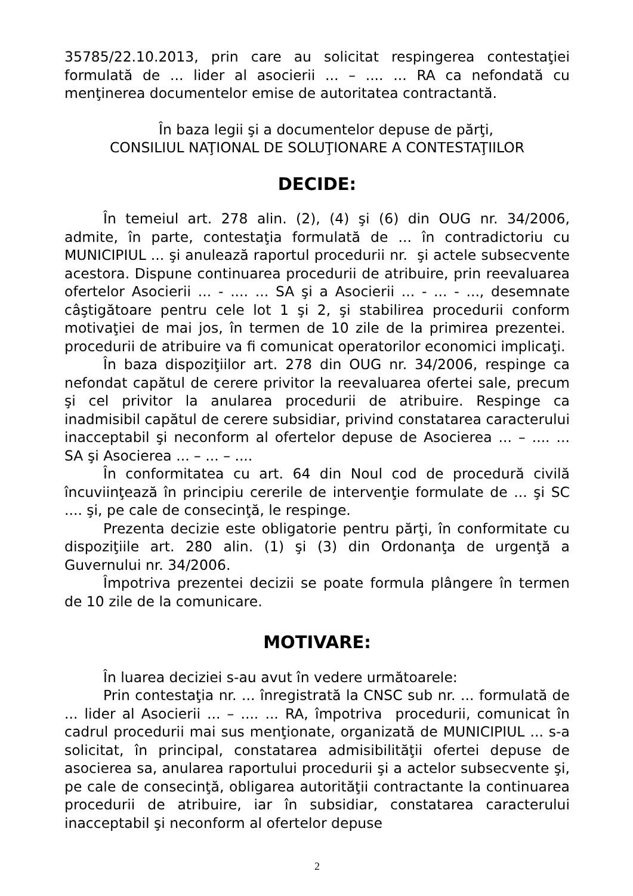35785/22.10.2013, prin care au solicitat respingerea contestaţiei formulată de ... lider al asocierii ... – .... ... RA ca nefondată cu menţinerea documentelor emise de autoritatea contractantă.
În baza legii şi a documentelor depuse de părţi,
CONSILIUL NAŢIONAL DE SOLUŢIONARE A CONTESTAŢIILOR
DECIDE:
În temeiul art. 278 alin. (2), (4) şi (6) din OUG nr. 34/2006, admite, în parte, contestaţia formulată de ... în contradictoriu cu MUNICIPIUL ... şi anulează raportul procedurii nr. şi actele subsecvente acestora. Dispune continuarea procedurii de atribuire, prin reevaluarea ofertelor Asocierii ... - .... ... SA şi a Asocierii ... - ... - ..., desemnate câştigătoare pentru cele lot 1 şi 2, şi stabilirea procedurii conform motivaţiei de mai jos, în termen de 10 zile de la primirea prezentei. procedurii de atribuire va fi comunicat operatorilor economici implicaţi.
În baza dispoziţiilor art. 278 din OUG nr. 34/2006, respinge ca nefondat capătul de cerere privitor la reevaluarea ofertei sale, precum şi cel privitor la anularea procedurii de atribuire. Respinge ca inadmisibil capătul de cerere subsidiar, privind constatarea caracterului inacceptabil şi neconform al ofertelor depuse de Asocierea ... – .... ... SA şi Asocierea ... – ... – ....
În conformitatea cu art. 64 din Noul cod de procedură civilă încuviinţează în principiu cererile de intervenţie formulate de ... şi SC .... şi, pe cale de consecinţă, le respinge.
Prezenta decizie este obligatorie pentru părţi, în conformitate cu dispoziţiile art. 280 alin. (1) şi (3) din Ordonanţa de urgenţă a Guvernului nr. 34/2006.
Împotriva prezentei decizii se poate formula plângere în termen de 10 zile de la comunicare.
MOTIVARE:
În luarea deciziei s-au avut în vedere următoarele:
Prin contestaţia nr. ... înregistrată la CNSC sub nr. ... formulată de ... lider al Asocierii ... – .... ... RA, împotriva procedurii, comunicat în cadrul procedurii mai sus menţionate, organizată de MUNICIPIUL ... s-a solicitat, în principal, constatarea admisibilităţii ofertei depuse de asocierea sa, anularea raportului procedurii şi a actelor subsecvente şi, pe cale de consecinţă, obligarea autorităţii contractante la continuarea procedurii de atribuire, iar în subsidiar, constatarea caracterului inacceptabil şi neconform al ofertelor depuse
2